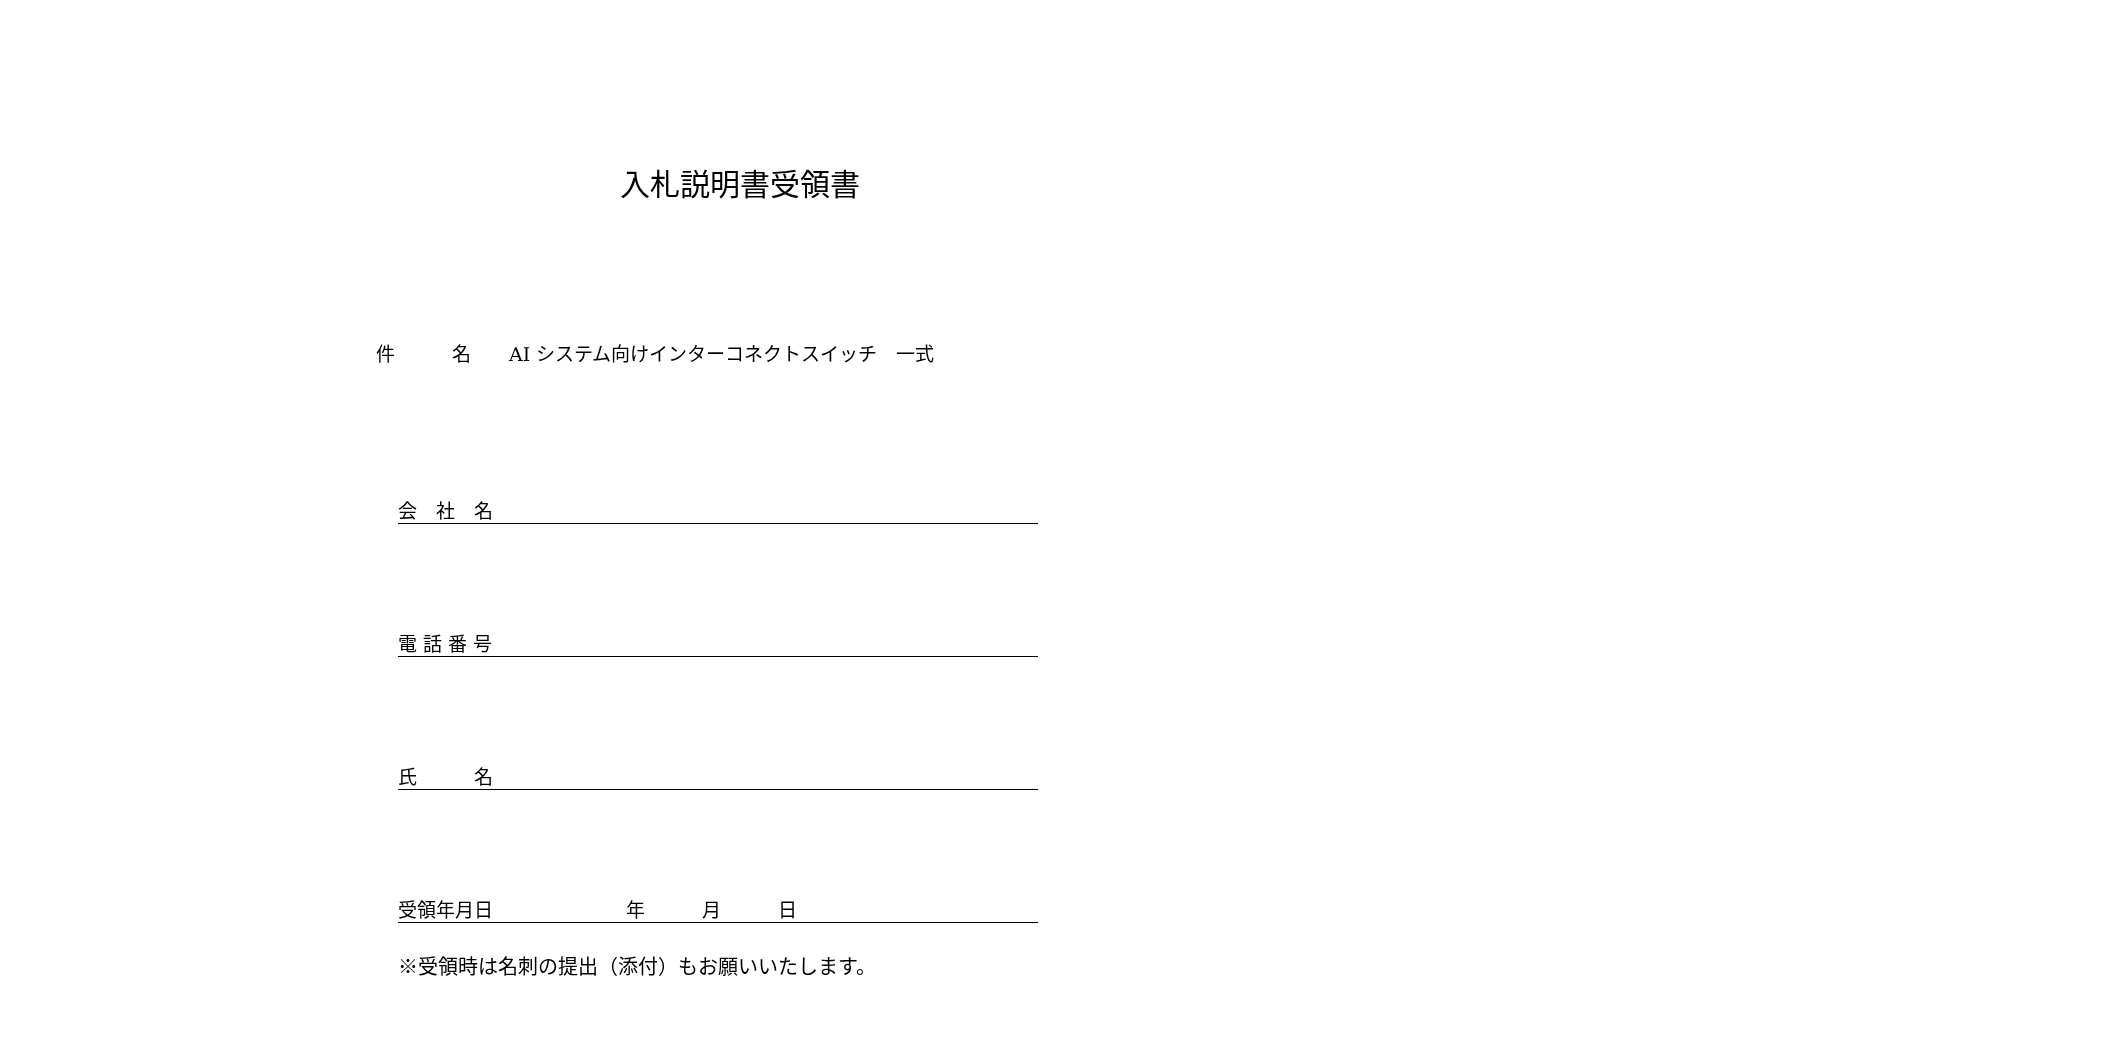入札説明書受領書
件   名  AI システム向けインターコネクトスイッチ 一式
会 社 名
電 話 番 号
氏   名
受領年月日       年   月   日
※受領時は名刺の提出（添付）もお願いいたします。